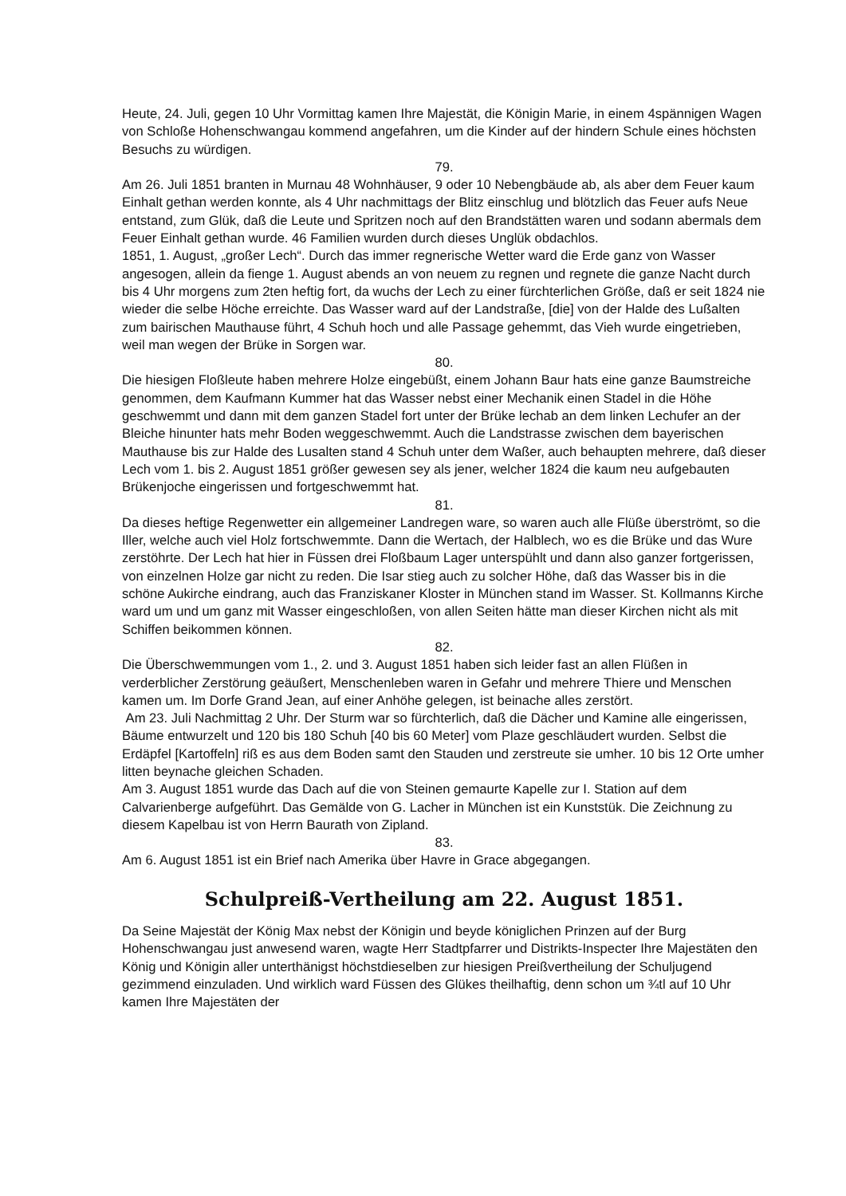Heute, 24. Juli, gegen 10 Uhr Vormittag kamen Ihre Majestät, die Königin Marie, in einem 4spännigen Wagen von Schloße Hohenschwangau kommend angefahren, um die Kinder auf der hindern Schule eines höchsten Besuchs zu würdigen.
79.
Am 26. Juli 1851 branten in Murnau 48 Wohnhäuser, 9 oder 10 Nebengbäude ab, als aber dem Feuer kaum Einhalt gethan werden konnte, als 4 Uhr nachmittags der Blitz einschlug und blötzlich das Feuer aufs Neue entstand, zum Glük, daß die Leute und Spritzen noch auf den Brandstätten waren und sodann abermals dem Feuer Einhalt gethan wurde. 46 Familien wurden durch dieses Unglük obdachlos.
1851, 1. August, „großer Lech“. Durch das immer regnerische Wetter ward die Erde ganz von Wasser angesogen, allein da fienge 1. August abends an von neuem zu regnen und regnete die ganze Nacht durch bis 4 Uhr morgens zum 2ten heftig fort, da wuchs der Lech zu einer fürchterlichen Größe, daß er seit 1824 nie wieder die selbe Höche erreichte. Das Wasser ward auf der Landstraße, [die] von der Halde des Lußalten zum bairischen Mauthause führt, 4 Schuh hoch und alle Passage gehemmt, das Vieh wurde eingetrieben, weil man wegen der Brüke in Sorgen war.
80.
Die hiesigen Floßleute haben mehrere Holze eingebüßt, einem Johann Baur hats eine ganze Baumstreiche genommen, dem Kaufmann Kummer hat das Wasser nebst einer Mechanik einen Stadel in die Höhe geschwemmt und dann mit dem ganzen Stadel fort unter der Brüke lechab an dem linken Lechufer an der Bleiche hinunter hats mehr Boden weggeschwemmt. Auch die Landstrasse zwischen dem bayerischen Mauthause bis zur Halde des Lusalten stand 4 Schuh unter dem Waßer, auch behaupten mehrere, daß dieser Lech vom 1. bis 2. August 1851 größer gewesen sey als jener, welcher 1824 die kaum neu aufgebauten Brükenjoche eingerissen und fortgeschwemmt hat.
81.
Da dieses heftige Regenwetter ein allgemeiner Landregen ware, so waren auch alle Flüße überströmt, so die Iller, welche auch viel Holz fortschwemmte. Dann die Wertach, der Halblech, wo es die Brüke und das Wure zerstöhrte. Der Lech hat hier in Füssen drei Floßbaum Lager unterspühlt und dann also ganzer fortgerissen, von einzelnen Holze gar nicht zu reden. Die Isar stieg auch zu solcher Höhe, daß das Wasser bis in die schöne Aukirche eindrang, auch das Franziskaner Kloster in München stand im Wasser. St. Kollmanns Kirche ward um und um ganz mit Wasser eingeschloßen, von allen Seiten hätte man dieser Kirchen nicht als mit Schiffen beikommen können.
82.
Die Überschwemmungen vom 1., 2. und 3. August 1851 haben sich leider fast an allen Flüßen in verderblicher Zerstörung geäußert, Menschenleben waren in Gefahr und mehrere Thiere und Menschen kamen um. Im Dorfe Grand Jean, auf einer Anhöhe gelegen, ist beinache alles zerstört.
Am 23. Juli Nachmittag 2 Uhr. Der Sturm war so fürchterlich, daß die Dächer und Kamine alle eingerissen, Bäume entwurzelt und 120 bis 180 Schuh [40 bis 60 Meter] vom Plaze geschläudert wurden. Selbst die Erdäpfel [Kartoffeln] riß es aus dem Boden samt den Stauden und zerstreute sie umher. 10 bis 12 Orte umher litten beynache gleichen Schaden.
Am 3. August 1851 wurde das Dach auf die von Steinen gemaurte Kapelle zur I. Station auf dem Calvarienberge aufgeführt. Das Gemälde von G. Lacher in München ist ein Kunststük. Die Zeichnung zu diesem Kapelbau ist von Herrn Baurath von Zipland.
83.
Am 6. August 1851 ist ein Brief nach Amerika über Havre in Grace abgegangen.
Schulpreiß-Vertheilung am 22. August 1851.
Da Seine Majestät der König Max nebst der Königin und beyde königlichen Prinzen auf der Burg Hohenschwangau just anwesend waren, wagte Herr Stadtpfarrer und Distrikts-Inspecter Ihre Majestäten den König und Königin aller unterthänigst höchstdieselben zur hiesigen Preißvertheilung der Schuljugend gezimmend einzuladen. Und wirklich ward Füssen des Glükes theilhaftig, denn schon um ¾tl auf 10 Uhr kamen Ihre Majestäten der